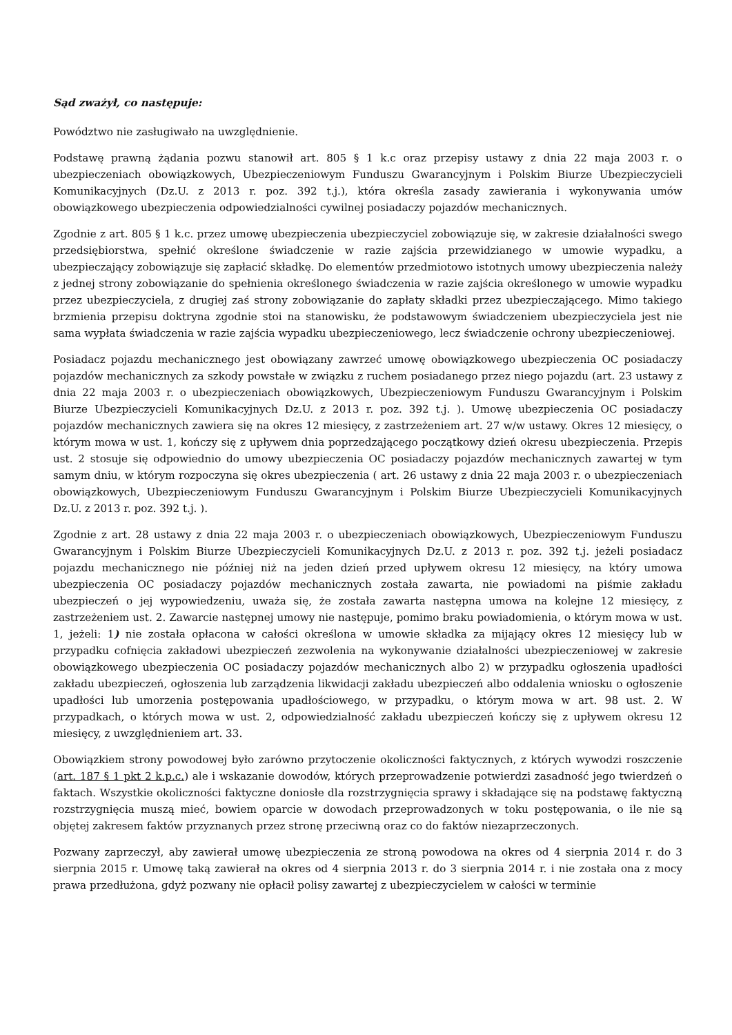Sąd zważył, co następuje:
Powództwo nie zasługiwało na uwzględnienie.
Podstawę prawną żądania pozwu stanowił art. 805 § 1 k.c oraz przepisy ustawy z dnia 22 maja 2003 r. o ubezpieczeniach obowiązkowych, Ubezpieczeniowym Funduszu Gwarancyjnym i Polskim Biurze Ubezpieczycieli Komunikacyjnych (Dz.U. z 2013 r. poz. 392 t.j.), która określa zasady zawierania i wykonywania umów obowiązkowego ubezpieczenia odpowiedzialności cywilnej posiadaczy pojazdów mechanicznych.
Zgodnie z art. 805 § 1 k.c. przez umowę ubezpieczenia ubezpieczyciel zobowiązuje się, w zakresie działalności swego przedsiębiorstwa, spełnić określone świadczenie w razie zajścia przewidzianego w umowie wypadku, a ubezpieczający zobowiązuje się zapłacić składkę. Do elementów przedmiotowo istotnych umowy ubezpieczenia należy z jednej strony zobowiązanie do spełnienia określonego świadczenia w razie zajścia określonego w umowie wypadku przez ubezpieczyciela, z drugiej zaś strony zobowiązanie do zapłaty składki przez ubezpieczającego. Mimo takiego brzmienia przepisu doktryna zgodnie stoi na stanowisku, że podstawowym świadczeniem ubezpieczyciela jest nie sama wypłata świadczenia w razie zajścia wypadku ubezpieczeniowego, lecz świadczenie ochrony ubezpieczeniowej.
Posiadacz pojazdu mechanicznego jest obowiązany zawrzeć umowę obowiązkowego ubezpieczenia OC posiadaczy pojazdów mechanicznych za szkody powstałe w związku z ruchem posiadanego przez niego pojazdu (art. 23 ustawy z dnia 22 maja 2003 r. o ubezpieczeniach obowiązkowych, Ubezpieczeniowym Funduszu Gwarancyjnym i Polskim Biurze Ubezpieczycieli Komunikacyjnych Dz.U. z 2013 r. poz. 392 t.j. ). Umowę ubezpieczenia OC posiadaczy pojazdów mechanicznych zawiera się na okres 12 miesięcy, z zastrzeżeniem art. 27 w/w ustawy. Okres 12 miesięcy, o którym mowa w ust. 1, kończy się z upływem dnia poprzedzającego początkowy dzień okresu ubezpieczenia. Przepis ust. 2 stosuje się odpowiednio do umowy ubezpieczenia OC posiadaczy pojazdów mechanicznych zawartej w tym samym dniu, w którym rozpoczyna się okres ubezpieczenia ( art. 26 ustawy z dnia 22 maja 2003 r. o ubezpieczeniach obowiązkowych, Ubezpieczeniowym Funduszu Gwarancyjnym i Polskim Biurze Ubezpieczycieli Komunikacyjnych Dz.U. z 2013 r. poz. 392 t.j. ).
Zgodnie z art. 28 ustawy z dnia 22 maja 2003 r. o ubezpieczeniach obowiązkowych, Ubezpieczeniowym Funduszu Gwarancyjnym i Polskim Biurze Ubezpieczycieli Komunikacyjnych Dz.U. z 2013 r. poz. 392 t.j. jeżeli posiadacz pojazdu mechanicznego nie później niż na jeden dzień przed upływem okresu 12 miesięcy, na który umowa ubezpieczenia OC posiadaczy pojazdów mechanicznych została zawarta, nie powiadomi na piśmie zakładu ubezpieczeń o jej wypowiedzeniu, uważa się, że została zawarta następna umowa na kolejne 12 miesięcy, z zastrzeżeniem ust. 2. Zawarcie następnej umowy nie następuje, pomimo braku powiadomienia, o którym mowa w ust. 1, jeżeli: 1) nie została opłacona w całości określona w umowie składka za mijający okres 12 miesięcy lub w przypadku cofnięcia zakładowi ubezpieczeń zezwolenia na wykonywanie działalności ubezpieczeniowej w zakresie obowiązkowego ubezpieczenia OC posiadaczy pojazdów mechanicznych albo 2) w przypadku ogłoszenia upadłości zakładu ubezpieczeń, ogłoszenia lub zarządzenia likwidacji zakładu ubezpieczeń albo oddalenia wniosku o ogłoszenie upadłości lub umorzenia postępowania upadłościowego, w przypadku, o którym mowa w art. 98 ust. 2. W przypadkach, o których mowa w ust. 2, odpowiedzialność zakładu ubezpieczeń kończy się z upływem okresu 12 miesięcy, z uwzględnieniem art. 33.
Obowiązkiem strony powodowej było zarówno przytoczenie okoliczności faktycznych, z których wywodzi roszczenie (art. 187 § 1 pkt 2 k.p.c.) ale i wskazanie dowodów, których przeprowadzenie potwierdzi zasadność jego twierdzeń o faktach. Wszystkie okoliczności faktyczne doniosłe dla rozstrzygnięcia sprawy i składające się na podstawę faktyczną rozstrzygnięcia muszą mieć, bowiem oparcie w dowodach przeprowadzonych w toku postępowania, o ile nie są objętej zakresem faktów przyznanych przez stronę przeciwną oraz co do faktów niezaprzeczonych.
Pozwany zaprzeczył, aby zawierał umowę ubezpieczenia ze stroną powodowa na okres od 4 sierpnia 2014 r. do 3 sierpnia 2015 r. Umowę taką zawierał na okres od 4 sierpnia 2013 r. do 3 sierpnia 2014 r. i nie została ona z mocy prawa przedłużona, gdyż pozwany nie opłacił polisy zawartej z ubezpieczycielem w całości w terminie